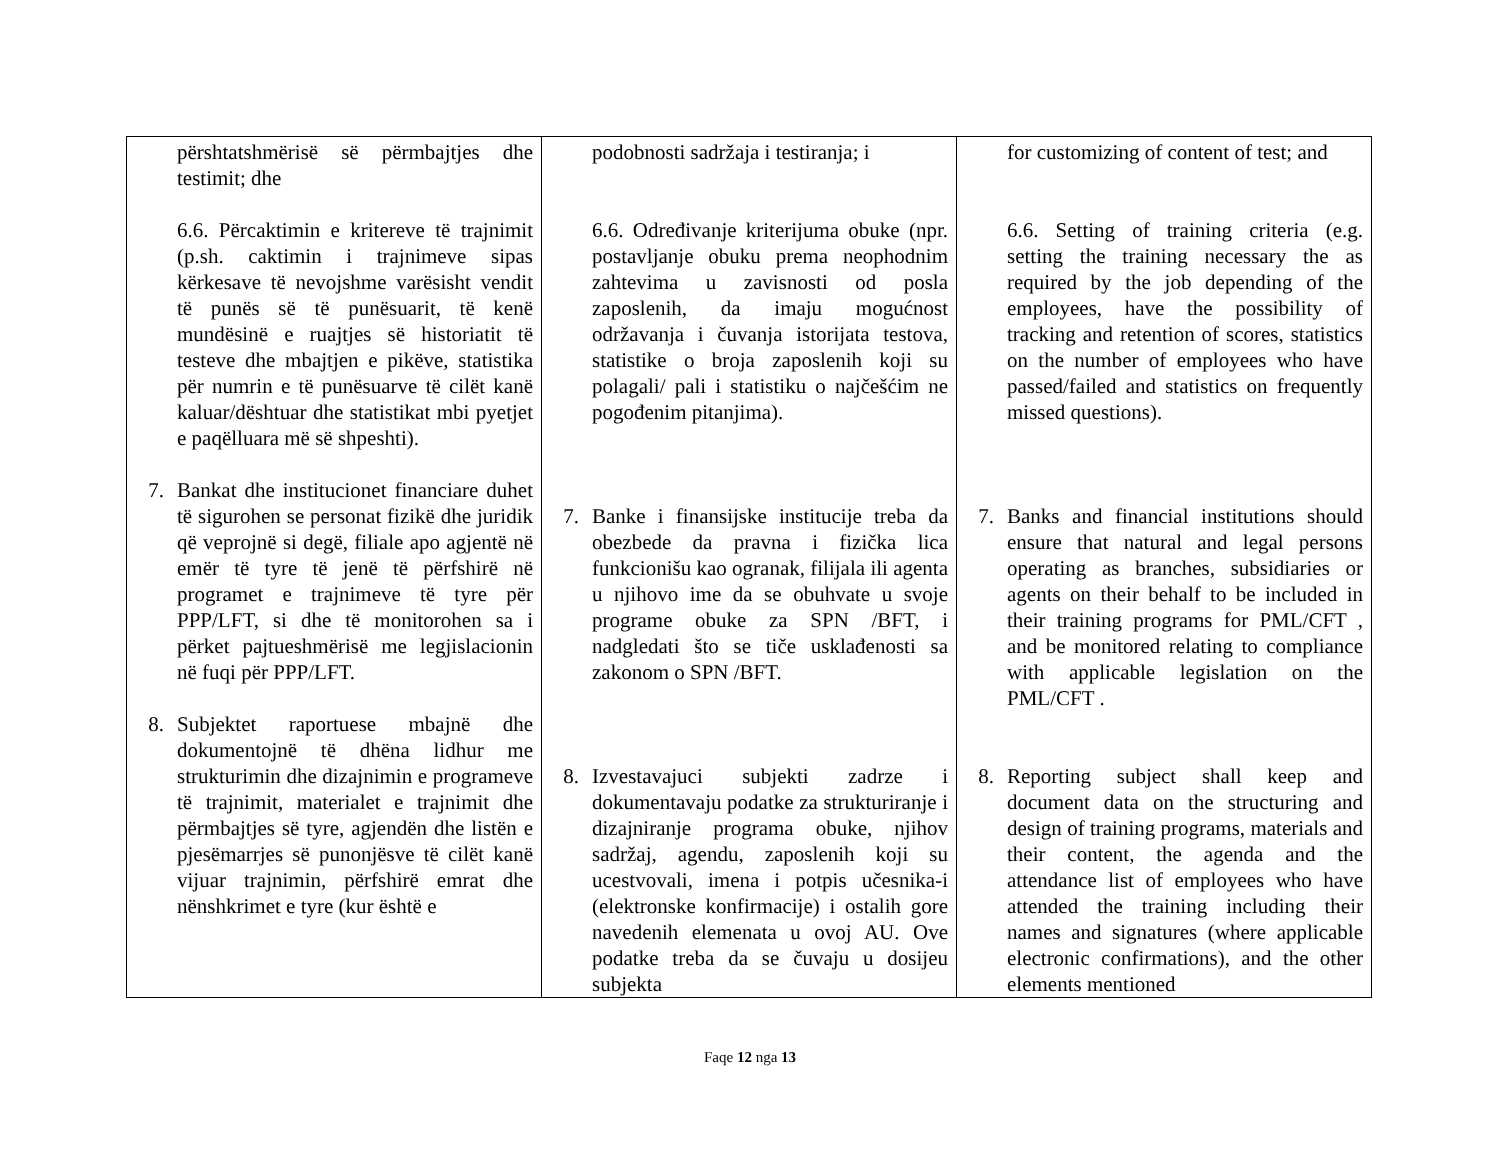| përshtatshmërisë së përmbajtjes dhe testimit; dhe 6.6. Përcaktimin e kritereve të trajnimit (p.sh. caktimin i trajnimeve sipas kërkesave të nevojshme varësisht vendit të punës së të punësuarit, të kenë mundësinë e ruajtjes së historiatit të testeve dhe mbajtjen e pikëve, statistika për numrin e të punësuarve të cilët kanë kaluar/dështuar dhe statistikat mbi pyetjet e paqëlluara më së shpeshti). 7. Bankat dhe institucionet financiare duhet të sigurohen se personat fizikë dhe juridik që veprojnë si degë, filiale apo agjentë në emër të tyre të jenë të përfshirë në programet e trajnimeve të tyre për PPP/LFT, si dhe të monitorohen sa i përket pajtueshmërisë me legjislacionin në fuqi për PPP/LFT. 8. Subjektet raportuese mbajnë dhe dokumentojnë të dhëna lidhur me strukturimin dhe dizajnimin e programeve të trajnimit, materialet e trajnimit dhe përmbajtjes së tyre, agjendën dhe listën e pjesëmarrjes së punonjësve të cilët kanë vijuar trajnimin, përfshirë emrat dhe nënshkrimet e tyre (kur është e | podobnosti sadržaja i testiranja; i 6.6. Određivanje kriterijuma obuke (npr. postavljanje obuku prema neophodnim zahtevima u zavisnosti od posla zaposlenih, da imaju mogućnost održavanja i čuvanja istorijata testova, statistike o broja zaposlenih koji su polagali/ pali i statistiku o najčešćim ne pogođenim pitanjima). 7. Banke i finansijske institucije treba da obezbede da pravna i fizička lica funkcionišu kao ogranak, filijala ili agenta u njihovo ime da se obuhvate u svoje programe obuke za SPN /BFT, i nadgledati što se tiče usklađenosti sa zakonom o SPN /BFT. 8. Izvestavajuci subjekti zadrze i dokumentavaju podatke za strukturiranje i dizajniranje programa obuke, njihov sadržaj, agendu, zaposlenih koji su ucestvovali, imena i potpis učesnika-i (elektronske konfirmacije) i ostalih gore navedenih elemenata u ovoj AU. Ove podatke treba da se čuvaju u dosijeu subjekta | for customizing of content of test; and 6.6. Setting of training criteria (e.g. setting the training necessary the as required by the job depending of the employees, have the possibility of tracking and retention of scores, statistics on the number of employees who have passed/failed and statistics on frequently missed questions). 7. Banks and financial institutions should ensure that natural and legal persons operating as branches, subsidiaries or agents on their behalf to be included in their training programs for PML/CFT , and be monitored relating to compliance with applicable legislation on the PML/CFT . 8. Reporting subject shall keep and document data on the structuring and design of training programs, materials and their content, the agenda and the attendance list of employees who have attended the training including their names and signatures (where applicable electronic confirmations), and the other elements mentioned |
Faqe 12 nga 13